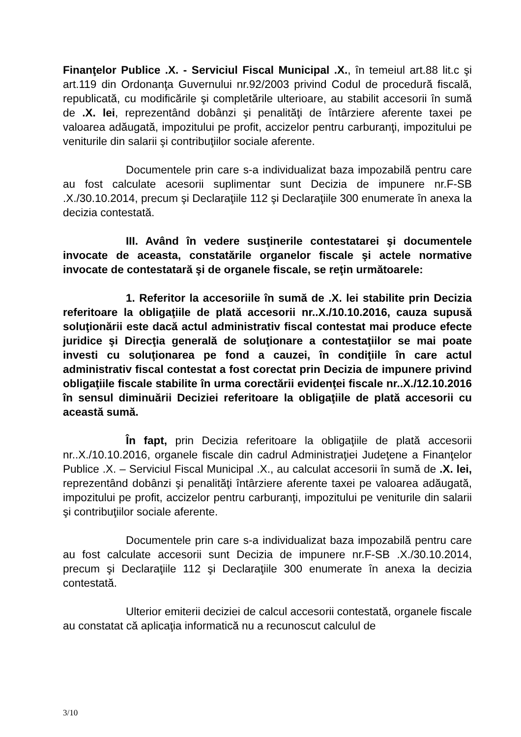Finanţelor Publice .X. - Serviciul Fiscal Municipal .X., în temeiul art.88 lit.c şi art.119 din Ordonanţa Guvernului nr.92/2003 privind Codul de procedură fiscală, republicată, cu modificările şi completările ulterioare, au stabilit accesorii în sumă de .X. lei, reprezentând dobânzi şi penalităţi de întârziere aferente taxei pe valoarea adăugată, impozitului pe profit, accizelor pentru carburanţi, impozitului pe veniturile din salarii şi contribuţiilor sociale aferente.
Documentele prin care s-a individualizat baza impozabilă pentru care au fost calculate acesorii suplimentar sunt Decizia de impunere nr.F-SB .X./30.10.2014, precum şi Declaraţiile 112 şi Declaraţiile 300 enumerate în anexa la decizia contestată.
III. Având în vedere susţinerile contestatarei şi documentele invocate de aceasta, constatările organelor fiscale şi actele normative invocate de contestatară şi de organele fiscale, se reţin următoarele:
1. Referitor la accesoriile în sumă de .X. lei stabilite prin Decizia referitoare la obligaţiile de plată accesorii nr..X./10.10.2016, cauza supusă soluţionării este dacă actul administrativ fiscal contestat mai produce efecte juridice şi Direcţia generală de soluţionare a contestaţiilor se mai poate investi cu soluţionarea pe fond a cauzei, în condiţiile în care actul administrativ fiscal contestat a fost corectat prin Decizia de impunere privind obligaţiile fiscale stabilite în urma corectării evidenţei fiscale nr..X./12.10.2016 în sensul diminuării Deciziei referitoare la obligaţiile de plată accesorii cu această sumă.
În fapt, prin Decizia referitoare la obligaţiile de plată accesorii nr..X./10.10.2016, organele fiscale din cadrul Administraţiei Judeţene a Finanţelor Publice .X. – Serviciul Fiscal Municipal .X., au calculat accesorii în sumă de .X. lei, reprezentând dobânzi şi penalităţi întârziere aferente taxei pe valoarea adăugată, impozitului pe profit, accizelor pentru carburanţi, impozitului pe veniturile din salarii şi contribuţiilor sociale aferente.
Documentele prin care s-a individualizat baza impozabilă pentru care au fost calculate accesorii sunt Decizia de impunere nr.F-SB .X./30.10.2014, precum şi Declaraţiile 112 şi Declaraţiile 300 enumerate în anexa la decizia contestată.
Ulterior emiterii deciziei de calcul accesorii contestată, organele fiscale au constatat că aplicaţia informatică nu a recunoscut calculul de
3/10